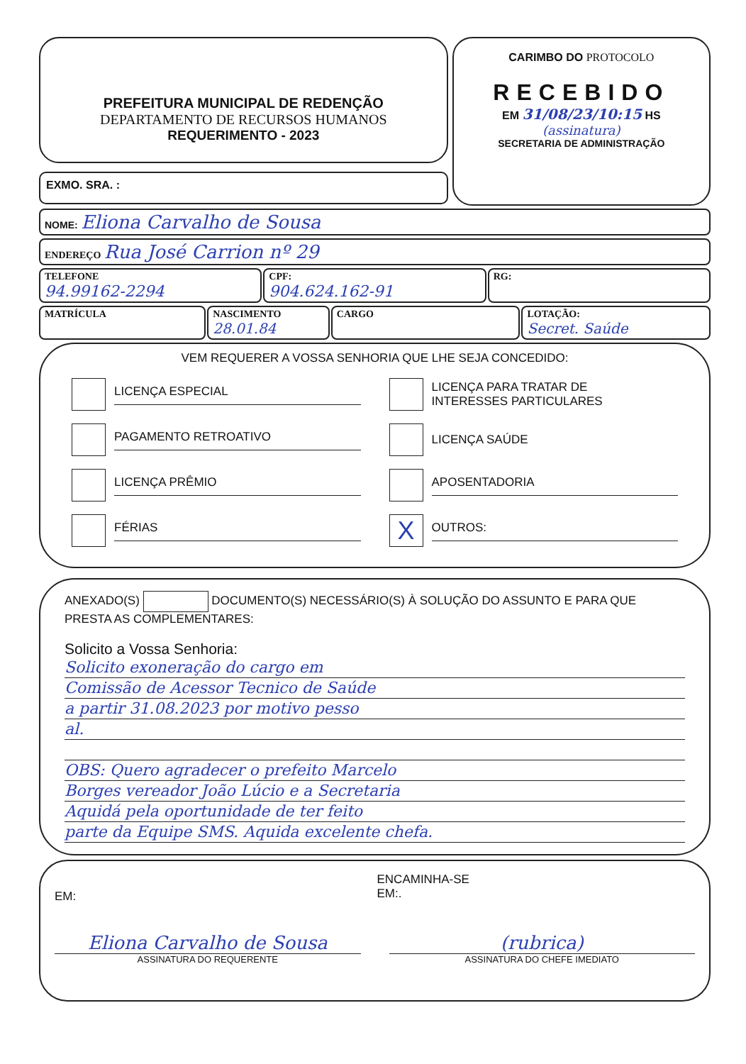PREFEITURA MUNICIPAL DE REDENÇÃO
DEPARTAMENTO DE RECURSOS HUMANOS
REQUERIMENTO - 2023
EXMO. SRA. :
CARIMBO DO PROTOCOLO
RECEBIDO
EM 31/08/23/10:15 HS
(assinatura)
SECRETARIA DE ADMINISTRAÇÃO
NOME: Eliona Carvalho de Sousa
ENDEREÇO Rua José Carrion nº 29
TELEFONE
94.99162-2294
CPF:
904.624.162-91
RG:
MATRÍCULA NASCIMENTO
28.01.84
CARGO LOTAÇÃO:
Secret. Saúde
VEM REQUERER A VOSSA SENHORIA QUE LHE SEJA CONCEDIDO:
LICENÇA ESPECIAL
PAGAMENTO RETROATIVO
LICENÇA PRÊMIO
FÉRIAS
LICENÇA PARA TRATAR DE
INTERESSES PARTICULARES
LICENÇA SAÚDE
APOSENTADORIA
X
OUTROS:
ANEXADO(S) DOCUMENTO(S) NECESSÁRIO(S) À SOLUÇÃO DO ASSUNTO E PARA QUE PRESTA AS COMPLEMENTARES:
Solicito a Vossa Senhoria:
Solicito exoneração do cargo em
Comissão de Acessor Tecnico de Saúde
a partir 31.08.2023 por motivo pesso
al.
OBS: Quero agradecer o prefeito Marcelo
Borges vereador João Lúcio e a Secretaria
Aquidá pela oportunidade de ter feito
parte da Equipe SMS. Aquida excelente chefa.
EM:
ENCAMINHA-SE
EM:.
Eliona Carvalho de Sousa
ASSINATURA DO REQUERENTE
(rubrica)
ASSINATURA DO CHEFE IMEDIATO